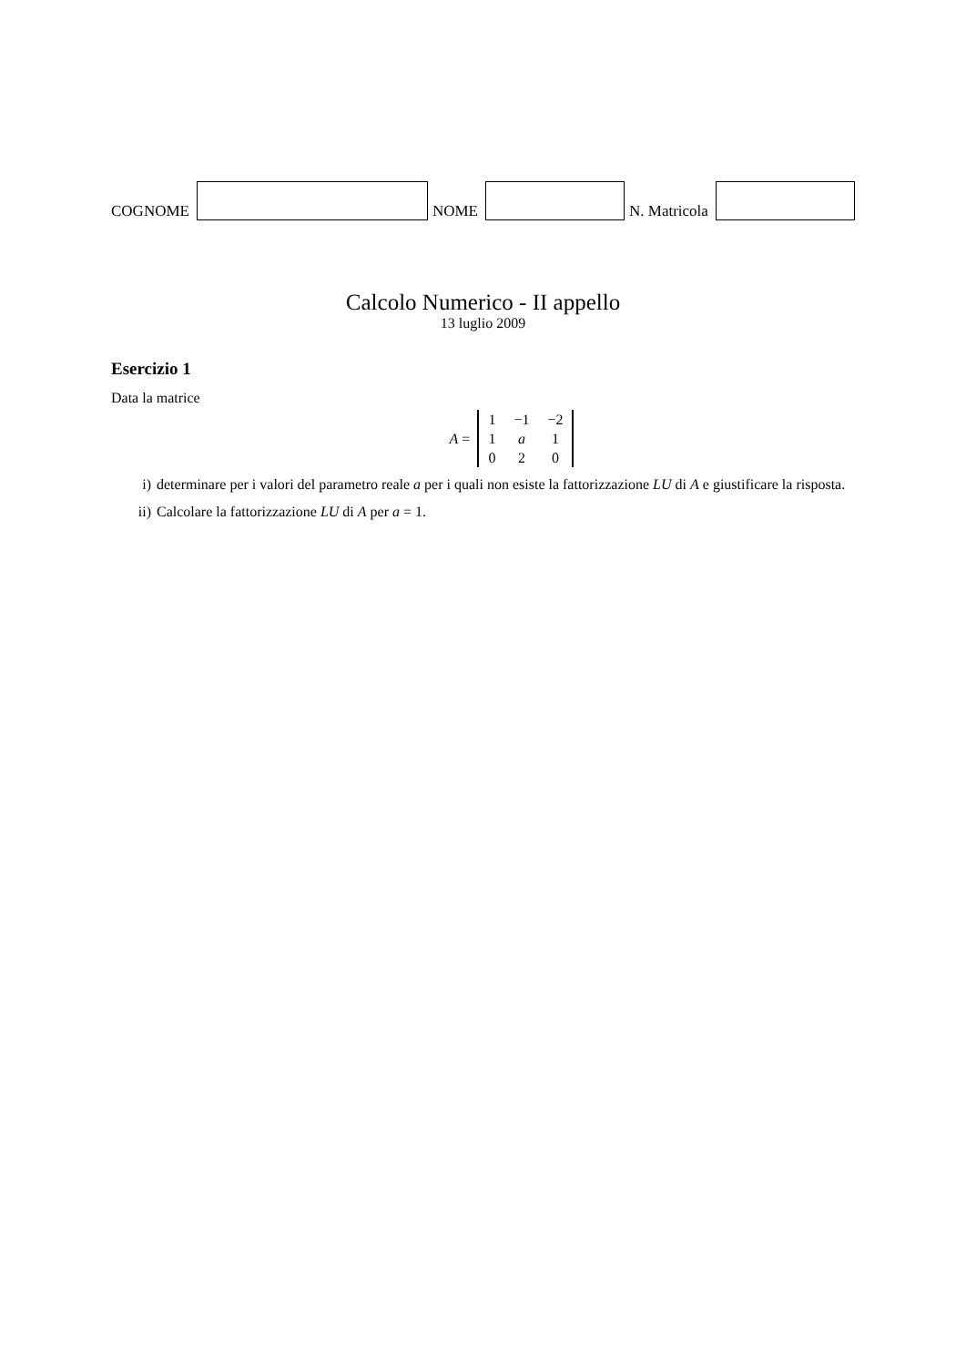COGNOME
NOME
N. Matricola
Calcolo Numerico - II appello
13 luglio 2009
Esercizio 1
Data la matrice
A =
| 1 | −1 | −2 |
| 1 | a | 1 |
| 0 | 2 | 0 |
i) determinare per i valori del parametro reale a per i quali non esiste la fattorizzazione LU di A e giustificare la risposta.
ii) Calcolare la fattorizzazione LU di A per a = 1.